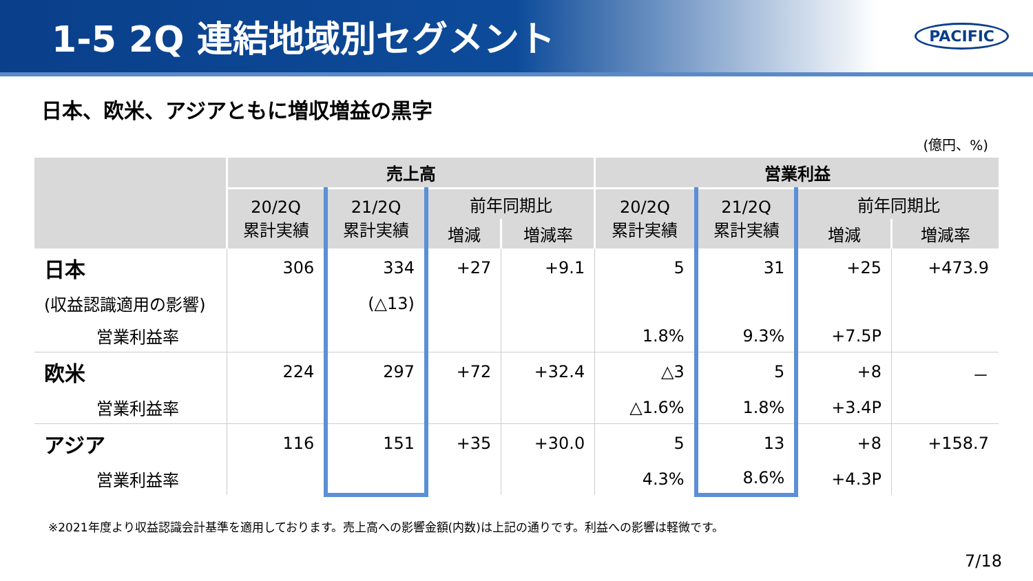1-5 2Q 連結地域別セグメント
PACIFIC
日本、欧米、アジアともに増収増益の黒字
(億円、%)
| | 売上高 | | | | 営業利益 | | | |
| --- | --- | --- | --- | --- | --- | --- | --- | --- |
| | 20/2Q 累計実績 | 21/2Q 累計実績 | 前年同期比 | | 20/2Q 累計実績 | 21/2Q 累計実績 | 前年同期比 | |
| | | | 増減 | 増減率 | | | 増減 | 増減率 |
| 日本 | 306 | 334 | +27 | +9.1 | 5 | 31 | +25 | +473.9 |
| (収益認識適用の影響) | | (△13) | | | | | | |
| 営業利益率 | | | | | 1.8% | 9.3% | +7.5P | |
| 欧米 | 224 | 297 | +72 | +32.4 | △3 | 5 | +8 | － |
| 営業利益率 | | | | | △1.6% | 1.8% | +3.4P | |
| アジア | 116 | 151 | +35 | +30.0 | 5 | 13 | +8 | +158.7 |
| 営業利益率 | | | | | 4.3% | 8.6% | +4.3P | |
※2021年度より収益認識会計基準を適用しております。売上高への影響金額(内数)は上記の通りです。利益への影響は軽微です。
7/18